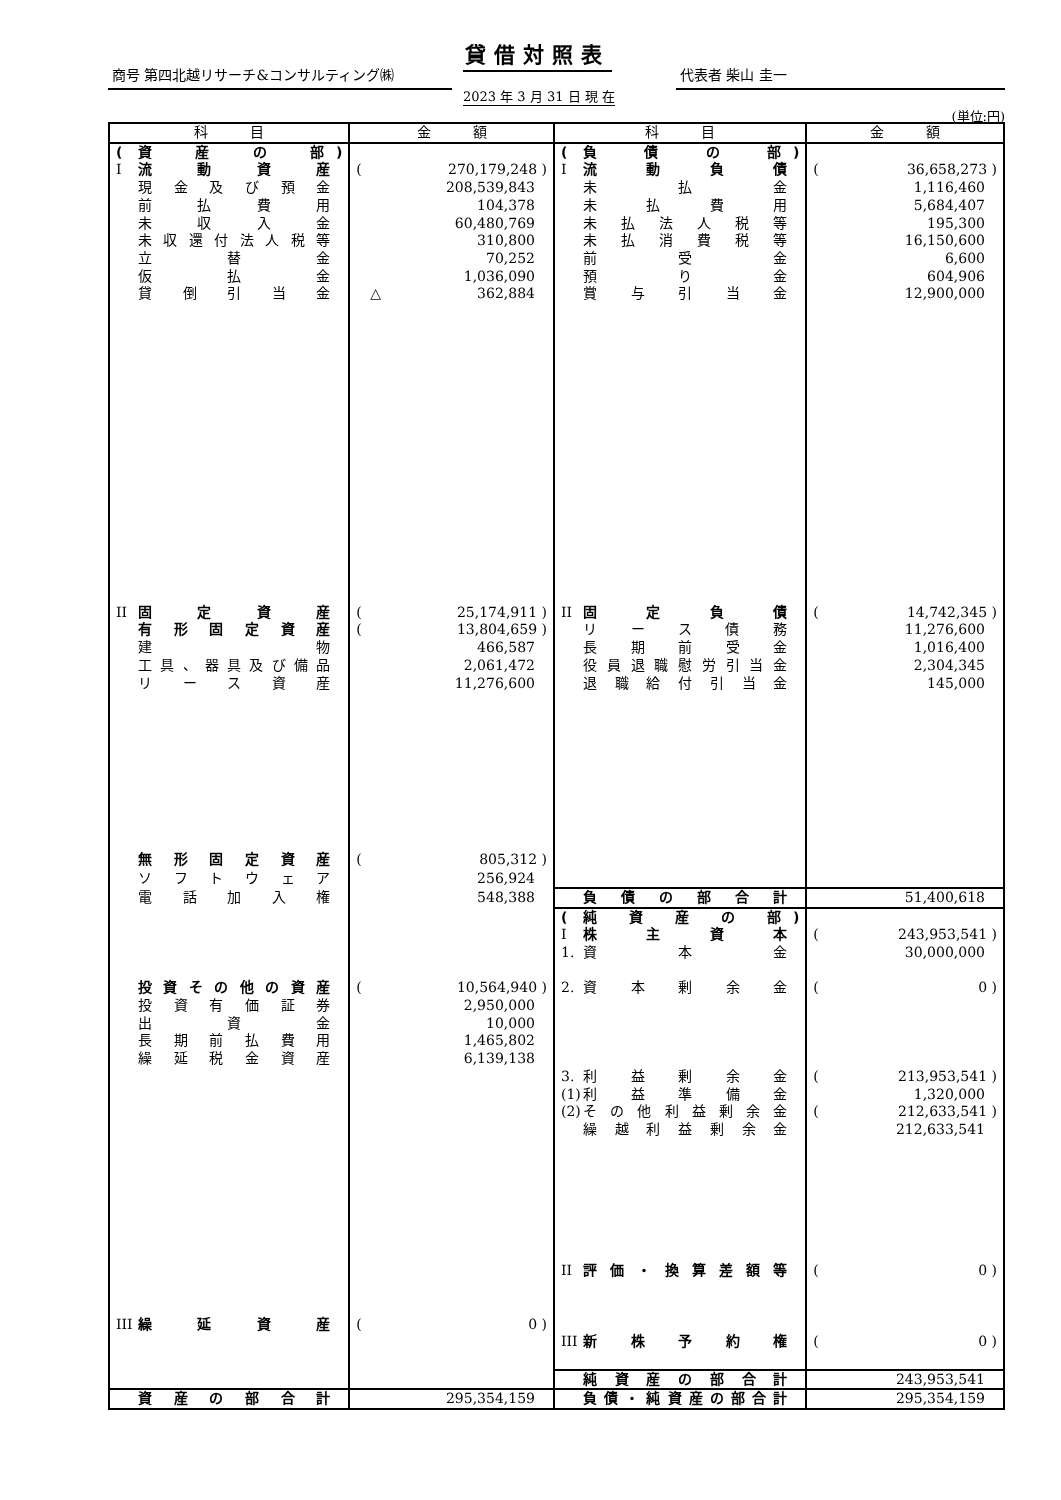貸借対照表
商号 第四北越リサーチ&コンサルティング㈱ 代表者 柴山 圭一
2023 年 3 月 31 日 現 在
(単位:円)
| 科 目 | 金 額 | 科 目 | 金 額 |
| --- | --- | --- | --- |
| ( 資産の部 ) | | ( 負債の部 ) | |
| I 流動資産 | ( 270,179,248 ) | I 流動負債 | ( 36,658,273 ) |
| 現金及び預金 | 208,539,843 | 未払金 | 1,116,460 |
| 前払費用 | 104,378 | 未払費用 | 5,684,407 |
| 未収入金 | 60,480,769 | 未払法人税等 | 195,300 |
| 未収還付法人税等 | 310,800 | 未払消費税等 | 16,150,600 |
| 立替金 | 70,252 | 前受金 | 6,600 |
| 仮払金 | 1,036,090 | 預り金 | 604,906 |
| 貸倒引当金 | △ 362,884 | 賞与引当金 | 12,900,000 |
| II 固定資産 | ( 25,174,911 ) | II 固定負債 | ( 14,742,345 ) |
| 有形固定資産 | ( 13,804,659 ) | リース債務 | 11,276,600 |
| 建物 | 466,587 | 長期前受金 | 1,016,400 |
| 工具、器具及び備品 | 2,061,472 | 役員退職慰労引当金 | 2,304,345 |
| リース資産 | 11,276,600 | 退職給付引当金 | 145,000 |
| 無形固定資産 | ( 805,312 ) | | |
| ソフトウェア | 256,924 | | |
| 電話加入権 | 548,388 | 負債の部合計 | 51,400,618 |
| | | ( 純資産の部 ) | |
| | | I 株主資本 | ( 243,953,541 ) |
| | | 1. 資本金 | 30,000,000 |
| 投資その他の資産 | ( 10,564,940 ) | 2. 資本剰余金 | ( 0 ) |
| 投資有価証券 | 2,950,000 | | |
| 出資金 | 10,000 | | |
| 長期前払費用 | 1,465,802 | | |
| 繰延税金資産 | 6,139,138 | | |
| | | 3. 利益剰余金 | ( 213,953,541 ) |
| | | (1) 利益準備金 | 1,320,000 |
| | | (2) その他利益剰余金 | ( 212,633,541 ) |
| | | 繰越利益剰余金 | 212,633,541 |
| | | II 評価・換算差額等 | ( 0 ) |
| III 繰延資産 | ( 0 ) | | |
| | | III 新株予約権 | ( 0 ) |
| | | 純資産の部合計 | 243,953,541 |
| 資産の部合計 | 295,354,159 | 負債・純資産の部合計 | 295,354,159 |